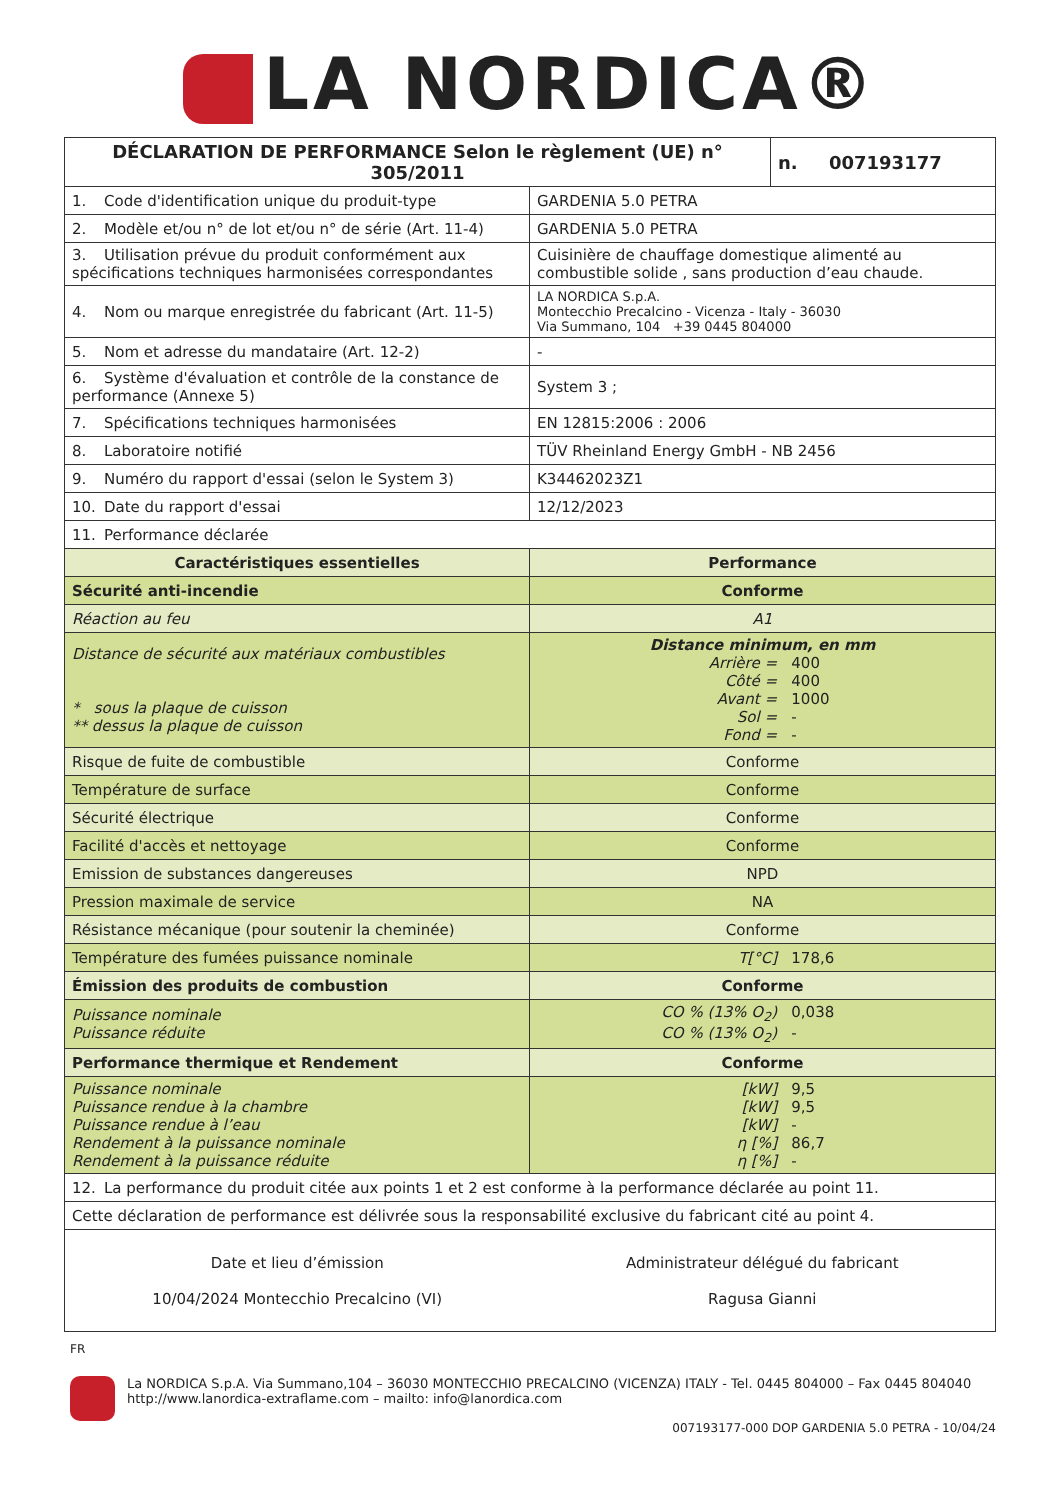LA NORDICA®
| DÉCLARATION DE PERFORMANCE Selon le règlement (UE) n° 305/2011 | | n. 007193177 |
| 1. Code d'identification unique du produit-type | GARDENIA 5.0 PETRA | |
| 2. Modèle et/ou n° de lot et/ou n° de série (Art. 11-4) | GARDENIA 5.0 PETRA | |
| 3. Utilisation prévue du produit conformément aux spécifications techniques harmonisées correspondantes | Cuisinière de chauffage domestique alimenté au combustible solide , sans production d’eau chaude. | |
| 4. Nom ou marque enregistrée du fabricant (Art. 11-5) | LA NORDICA S.p.A. Montecchio Precalcino - Vicenza - Italy - 36030 Via Summano, 104 +39 0445 804000 | |
| 5. Nom et adresse du mandataire (Art. 12-2) | - | |
| 6. Système d'évaluation et contrôle de la constance de performance (Annexe 5) | System 3 ; | |
| 7. Spécifications techniques harmonisées | EN 12815:2006 : 2006 | |
| 8. Laboratoire notifié | TÜV Rheinland Energy GmbH - NB 2456 | |
| 9. Numéro du rapport d'essai (selon le System 3) | K34462023Z1 | |
| 10. Date du rapport d'essai | 12/12/2023 | |
| 11. Performance déclarée | | |
| Caractéristiques essentielles | Performance | |
| Sécurité anti-incendie | Conforme | |
| Réaction au feu | A1 | |
| Distance de sécurité aux matériaux combustibles * sous la plaque de cuisson ** dessus la plaque de cuisson | Distance minimum, en mm Arrière = 400 Côté = 400 Avant = 1000 Sol = - Fond = - | |
| Risque de fuite de combustible | Conforme | |
| Température de surface | Conforme | |
| Sécurité électrique | Conforme | |
| Facilité d'accès et nettoyage | Conforme | |
| Emission de substances dangereuses | NPD | |
| Pression maximale de service | NA | |
| Résistance mécanique (pour soutenir la cheminée) | Conforme | |
| Température des fumées puissance nominale | T[°C] 178,6 | |
| Émission des produits de combustion | Conforme | |
| Puissance nominale Puissance réduite | CO % (13% O<sub>2</sub>) 0,038 CO % (13% O<sub>2</sub>) - | |
| Performance thermique et Rendement | Conforme | |
| Puissance nominale Puissance rendue à la chambre Puissance rendue à l’eau Rendement à la puissance nominale Rendement à la puissance réduite | [kW] 9,5 [kW] 9,5 [kW] - η [%] 86,7 η [%] - | |
| 12. La performance du produit citée aux points 1 et 2 est conforme à la performance déclarée au point 11. | | |
| Cette déclaration de performance est délivrée sous la responsabilité exclusive du fabricant cité au point 4. | | |
| Date et lieu d’émission 10/04/2024 Montecchio Precalcino (VI) | Administrateur délégué du fabricant Ragusa Gianni | |
FR
La NORDICA S.p.A. Via Summano,104 – 36030 MONTECCHIO PRECALCINO (VICENZA) ITALY - Tel. 0445 804000 – Fax 0445 804040
http://www.lanordica-extraflame.com – mailto: info@lanordica.com
007193177-000 DOP GARDENIA 5.0 PETRA - 10/04/24